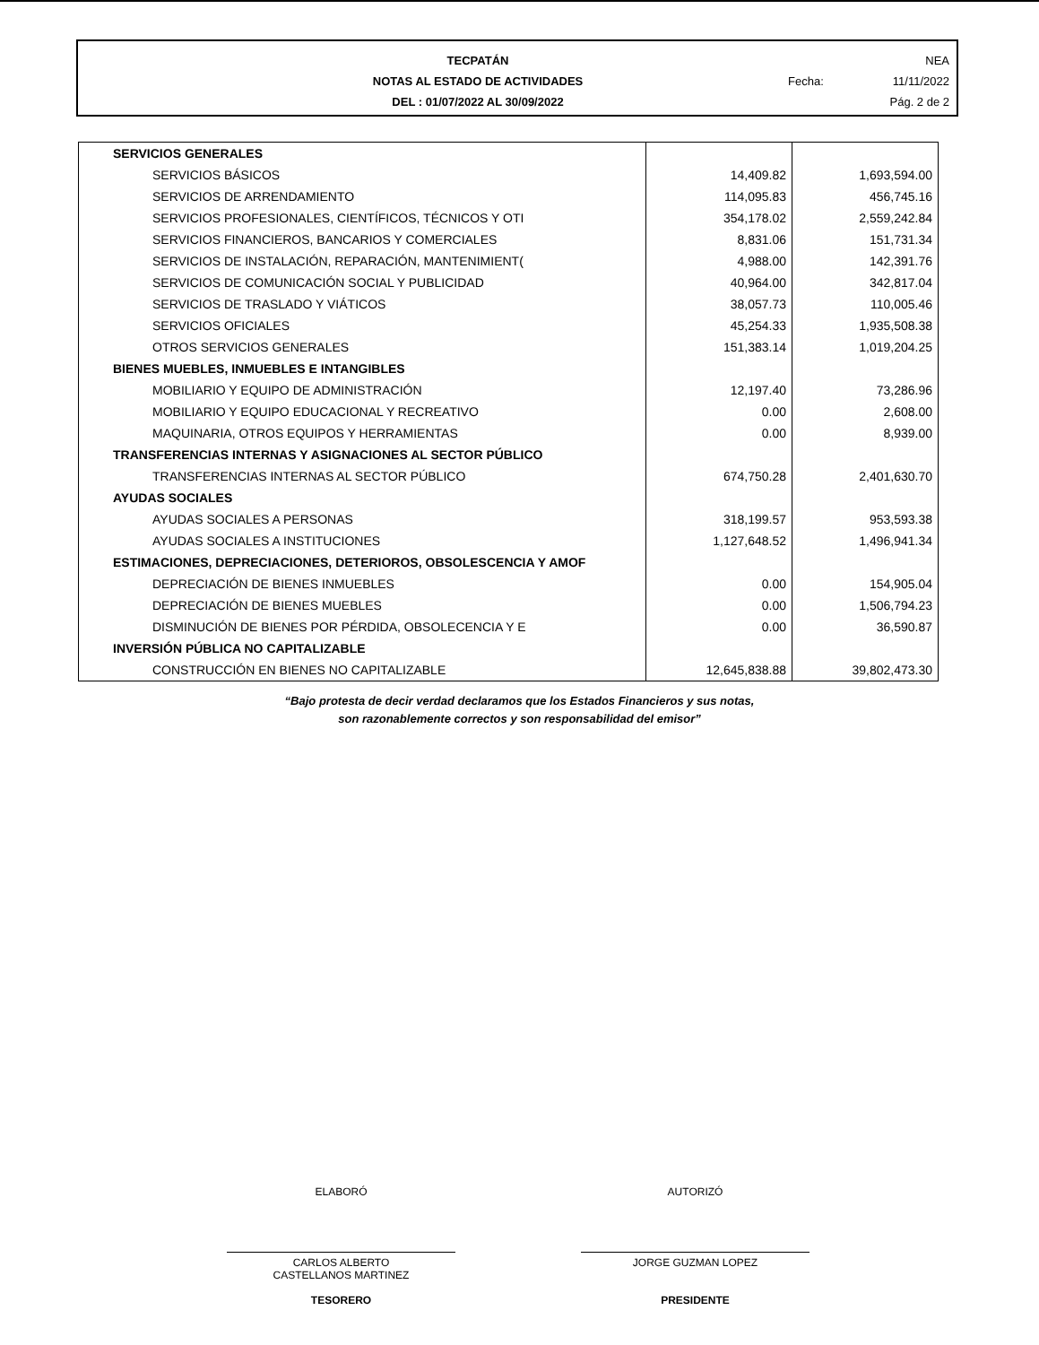TECPATÁN
NOTAS AL ESTADO DE ACTIVIDADES
DEL : 01/07/2022 AL 30/09/2022
NEA
Fecha: 11/11/2022
Pág. 2 de 2
| SERVICIOS GENERALES | | |
| SERVICIOS BÁSICOS | 14,409.82 | 1,693,594.00 |
| SERVICIOS DE ARRENDAMIENTO | 114,095.83 | 456,745.16 |
| SERVICIOS PROFESIONALES, CIENTÍFICOS, TÉCNICOS Y OTI | 354,178.02 | 2,559,242.84 |
| SERVICIOS FINANCIEROS, BANCARIOS Y COMERCIALES | 8,831.06 | 151,731.34 |
| SERVICIOS DE INSTALACIÓN, REPARACIÓN, MANTENIMIENT( | 4,988.00 | 142,391.76 |
| SERVICIOS DE COMUNICACIÓN SOCIAL Y PUBLICIDAD | 40,964.00 | 342,817.04 |
| SERVICIOS DE TRASLADO Y VIÁTICOS | 38,057.73 | 110,005.46 |
| SERVICIOS OFICIALES | 45,254.33 | 1,935,508.38 |
| OTROS SERVICIOS GENERALES | 151,383.14 | 1,019,204.25 |
| BIENES MUEBLES, INMUEBLES E INTANGIBLES | | |
| MOBILIARIO Y EQUIPO DE ADMINISTRACIÓN | 12,197.40 | 73,286.96 |
| MOBILIARIO Y EQUIPO EDUCACIONAL Y RECREATIVO | 0.00 | 2,608.00 |
| MAQUINARIA, OTROS EQUIPOS Y HERRAMIENTAS | 0.00 | 8,939.00 |
| TRANSFERENCIAS INTERNAS Y ASIGNACIONES AL SECTOR PÚBLICO | | |
| TRANSFERENCIAS INTERNAS AL SECTOR PÚBLICO | 674,750.28 | 2,401,630.70 |
| AYUDAS SOCIALES | | |
| AYUDAS SOCIALES A PERSONAS | 318,199.57 | 953,593.38 |
| AYUDAS SOCIALES A INSTITUCIONES | 1,127,648.52 | 1,496,941.34 |
| ESTIMACIONES, DEPRECIACIONES, DETERIOROS, OBSOLESCENCIA Y AMOF | | |
| DEPRECIACIÓN DE BIENES INMUEBLES | 0.00 | 154,905.04 |
| DEPRECIACIÓN DE BIENES MUEBLES | 0.00 | 1,506,794.23 |
| DISMINUCIÓN DE BIENES POR PÉRDIDA, OBSOLECENCIA Y E | 0.00 | 36,590.87 |
| INVERSIÓN PÚBLICA NO CAPITALIZABLE | | |
| CONSTRUCCIÓN EN BIENES NO CAPITALIZABLE | 12,645,838.88 | 39,802,473.30 |
“Bajo protesta de decir verdad declaramos que los Estados Financieros y sus notas,
son razonablemente correctos y son responsabilidad del emisor”
ELABORÓ
CARLOS ALBERTO
CASTELLANOS MARTINEZ
TESORERO
AUTORIZÓ
JORGE GUZMAN LOPEZ
PRESIDENTE